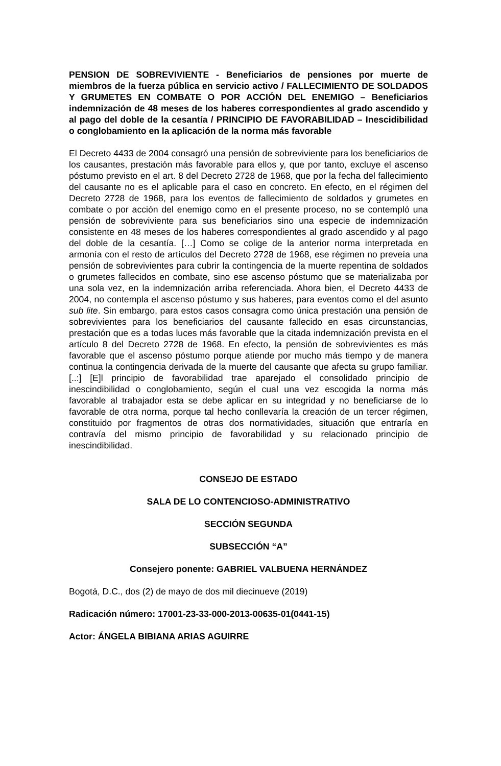PENSION DE SOBREVIVIENTE - Beneficiarios de pensiones por muerte de miembros de la fuerza pública en servicio activo / FALLECIMIENTO DE SOLDADOS Y GRUMETES EN COMBATE O POR ACCIÓN DEL ENEMIGO – Beneficiarios indemnización de 48 meses de los haberes correspondientes al grado ascendido y al pago del doble de la cesantía / PRINCIPIO DE FAVORABILIDAD – Inescidibilidad o conglobamiento en la aplicación de la norma más favorable
El Decreto 4433 de 2004 consagró una pensión de sobreviviente para los beneficiarios de los causantes, prestación más favorable para ellos y, que por tanto, excluye el ascenso póstumo previsto en el art. 8 del Decreto 2728 de 1968, que por la fecha del fallecimiento del causante no es el aplicable para el caso en concreto. En efecto, en el régimen del Decreto 2728 de 1968, para los eventos de fallecimiento de soldados y grumetes en combate o por acción del enemigo como en el presente proceso, no se contempló una pensión de sobreviviente para sus beneficiarios sino una especie de indemnización consistente en 48 meses de los haberes correspondientes al grado ascendido y al pago del doble de la cesantía. […] Como se colige de la anterior norma interpretada en armonía con el resto de artículos del Decreto 2728 de 1968, ese régimen no preveía una pensión de sobrevivientes para cubrir la contingencia de la muerte repentina de soldados o grumetes fallecidos en combate, sino ese ascenso póstumo que se materializaba por una sola vez, en la indemnización arriba referenciada. Ahora bien, el Decreto 4433 de 2004, no contempla el ascenso póstumo y sus haberes, para eventos como el del asunto sub lite. Sin embargo, para estos casos consagra como única prestación una pensión de sobrevivientes para los beneficiarios del causante fallecido en esas circunstancias, prestación que es a todas luces más favorable que la citada indemnización prevista en el artículo 8 del Decreto 2728 de 1968. En efecto, la pensión de sobrevivientes es más favorable que el ascenso póstumo porque atiende por mucho más tiempo y de manera continua la contingencia derivada de la muerte del causante que afecta su grupo familiar. [..:] [E]l principio de favorabilidad trae aparejado el consolidado principio de inescindibilidad o conglobamiento, según el cual una vez escogida la norma más favorable al trabajador esta se debe aplicar en su integridad y no beneficiarse de lo favorable de otra norma, porque tal hecho conllevaría la creación de un tercer régimen, constituido por fragmentos de otras dos normatividades, situación que entraría en contravía del mismo principio de favorabilidad y su relacionado principio de inescindibilidad.
CONSEJO DE ESTADO
SALA DE LO CONTENCIOSO-ADMINISTRATIVO
SECCIÓN SEGUNDA
SUBSECCIÓN “A”
Consejero ponente: GABRIEL VALBUENA HERNÁNDEZ
Bogotá, D.C., dos (2) de mayo de dos mil diecinueve (2019)
Radicación número: 17001-23-33-000-2013-00635-01(0441-15)
Actor: ÁNGELA BIBIANA ARIAS AGUIRRE